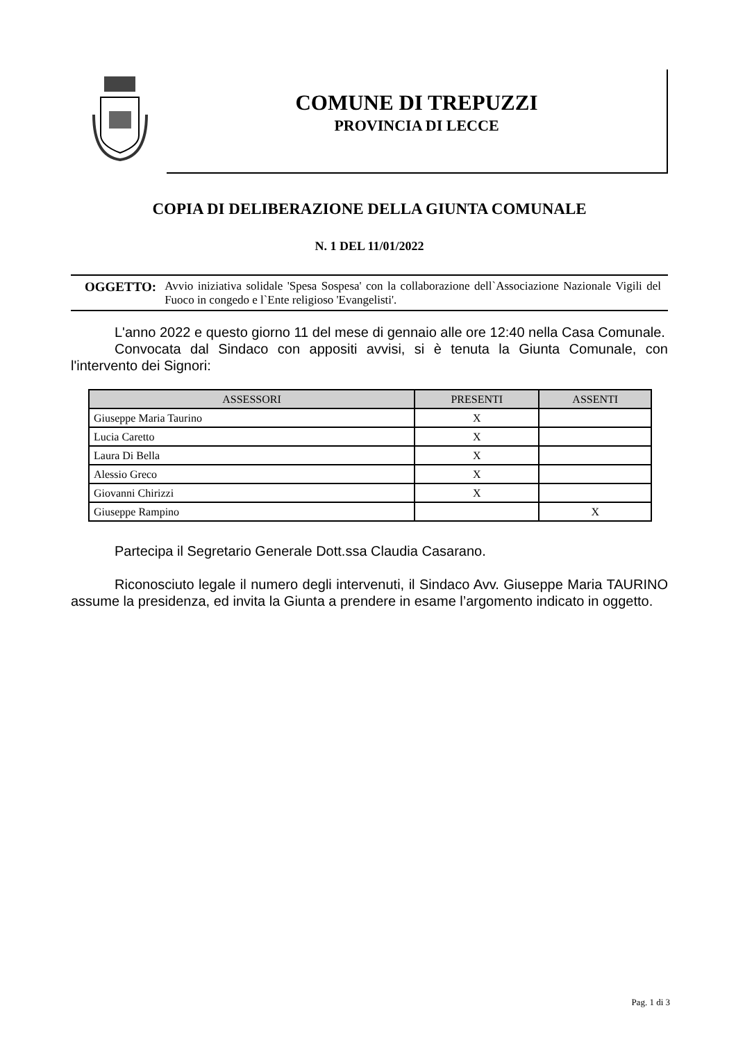COMUNE DI TREPUZZI
PROVINCIA DI LECCE
COPIA DI DELIBERAZIONE DELLA GIUNTA COMUNALE
N. 1 DEL 11/01/2022
OGGETTO: Avvio iniziativa solidale 'Spesa Sospesa' con la collaborazione dell`Associazione Nazionale Vigili del Fuoco in congedo e l`Ente religioso 'Evangelisti'.
L'anno 2022 e questo giorno 11 del mese di gennaio alle ore 12:40 nella Casa Comunale.
Convocata dal Sindaco con appositi avvisi, si è tenuta la Giunta Comunale, con l'intervento dei Signori:
| ASSESSORI | PRESENTI | ASSENTI |
| --- | --- | --- |
| Giuseppe Maria Taurino | X | |
| Lucia Caretto | X | |
| Laura Di Bella | X | |
| Alessio Greco | X | |
| Giovanni Chirizzi | X | |
| Giuseppe Rampino | | X |
Partecipa il Segretario Generale Dott.ssa Claudia Casarano.
Riconosciuto legale il numero degli intervenuti, il Sindaco Avv. Giuseppe Maria TAURINO assume la presidenza, ed invita la Giunta a prendere in esame l’argomento indicato in oggetto.
Pag. 1 di 3